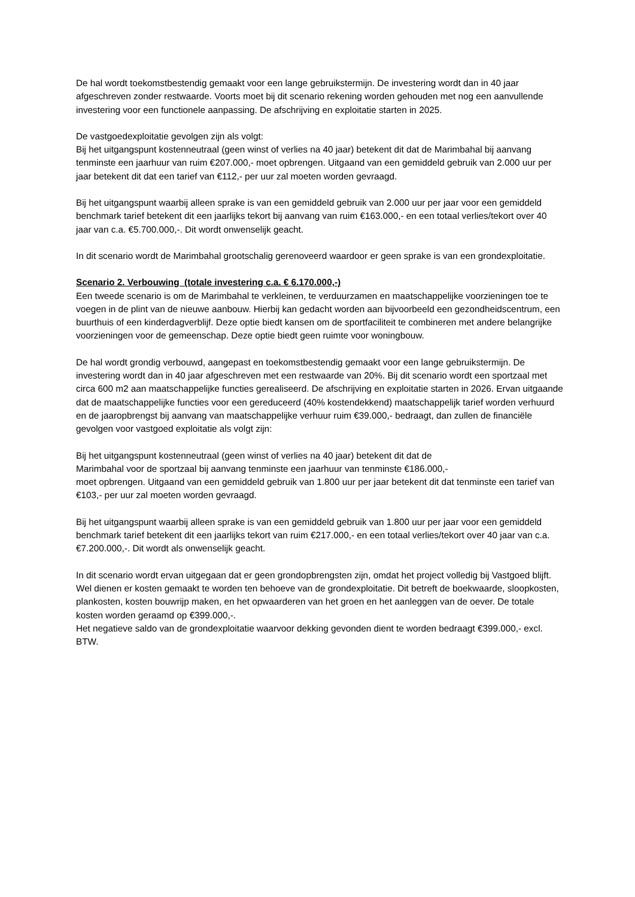De hal wordt toekomstbestendig gemaakt voor een lange gebruikstermijn. De investering wordt dan in 40 jaar afgeschreven zonder restwaarde. Voorts moet bij dit scenario rekening worden gehouden met nog een aanvullende investering voor een functionele aanpassing. De afschrijving en exploitatie starten in 2025.
De vastgoedexploitatie gevolgen zijn als volgt:
Bij het uitgangspunt kostenneutraal (geen winst of verlies na 40 jaar) betekent dit dat de Marimbahal bij aanvang tenminste een jaarhuur van ruim €207.000,- moet opbrengen. Uitgaand van een gemiddeld gebruik van 2.000 uur per jaar betekent dit dat een tarief van €112,- per uur zal moeten worden gevraagd.
Bij het uitgangspunt waarbij alleen sprake is van een gemiddeld gebruik van 2.000 uur per jaar voor een gemiddeld benchmark tarief betekent dit een jaarlijks tekort bij aanvang van ruim €163.000,- en een totaal verlies/tekort over 40 jaar van c.a. €5.700.000,-. Dit wordt onwenselijk geacht.
In dit scenario wordt de Marimbahal grootschalig gerenoveerd waardoor er geen sprake is van een grondexploitatie.
Scenario 2. Verbouwing (totale investering c.a. € 6.170.000,-)
Een tweede scenario is om de Marimbahal te verkleinen, te verduurzamen en maatschappelijke voorzieningen toe te voegen in de plint van de nieuwe aanbouw. Hierbij kan gedacht worden aan bijvoorbeeld een gezondheidscentrum, een buurthuis of een kinderdagverblijf. Deze optie biedt kansen om de sportfaciliteit te combineren met andere belangrijke voorzieningen voor de gemeenschap. Deze optie biedt geen ruimte voor woningbouw.
De hal wordt grondig verbouwd, aangepast en toekomstbestendig gemaakt voor een lange gebruikstermijn. De investering wordt dan in 40 jaar afgeschreven met een restwaarde van 20%. Bij dit scenario wordt een sportzaal met circa 600 m2 aan maatschappelijke functies gerealiseerd. De afschrijving en exploitatie starten in 2026. Ervan uitgaande dat de maatschappelijke functies voor een gereduceerd (40% kostendekkend) maatschappelijk tarief worden verhuurd en de jaaropbrengst bij aanvang van maatschappelijke verhuur ruim €39.000,- bedraagt, dan zullen de financiële gevolgen voor vastgoed exploitatie als volgt zijn:
Bij het uitgangspunt kostenneutraal (geen winst of verlies na 40 jaar) betekent dit dat de
Marimbahal voor de sportzaal bij aanvang tenminste een jaarhuur van tenminste €186.000,-
moet opbrengen. Uitgaand van een gemiddeld gebruik van 1.800 uur per jaar betekent dit dat tenminste een tarief van €103,- per uur zal moeten worden gevraagd.
Bij het uitgangspunt waarbij alleen sprake is van een gemiddeld gebruik van 1.800 uur per jaar voor een gemiddeld benchmark tarief betekent dit een jaarlijks tekort van ruim €217.000,- en een totaal verlies/tekort over 40 jaar van c.a. €7.200.000,-. Dit wordt als onwenselijk geacht.
In dit scenario wordt ervan uitgegaan dat er geen grondopbrengsten zijn, omdat het project volledig bij Vastgoed blijft. Wel dienen er kosten gemaakt te worden ten behoeve van de grondexploitatie. Dit betreft de boekwaarde, sloopkosten, plankosten, kosten bouwrijp maken, en het opwaarderen van het groen en het aanleggen van de oever. De totale kosten worden geraamd op €399.000,-.
Het negatieve saldo van de grondexploitatie waarvoor dekking gevonden dient te worden bedraagt €399.000,- excl. BTW.